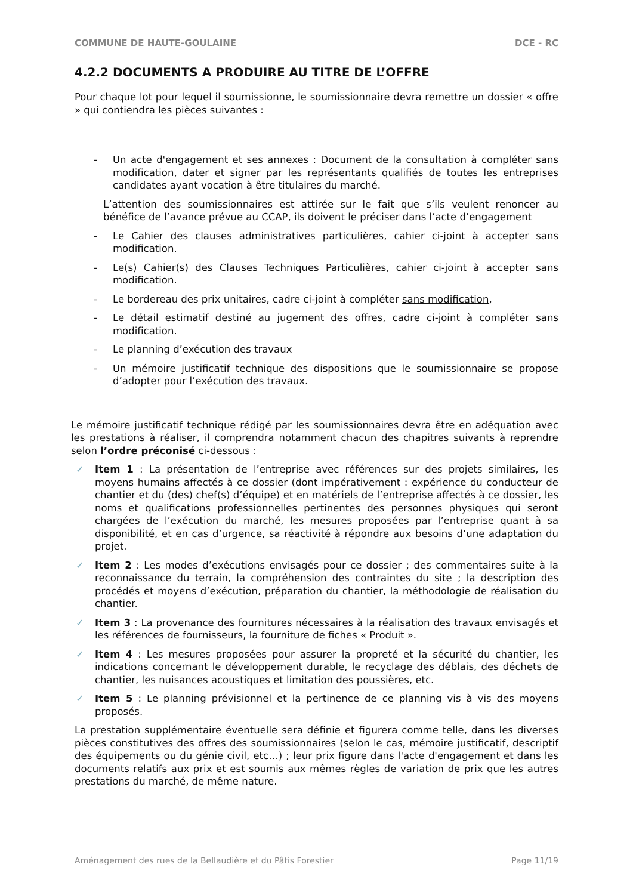COMMUNE DE HAUTE-GOULAINE DCE - RC
4.2.2 DOCUMENTS A PRODUIRE AU TITRE DE L’OFFRE
Pour chaque lot pour lequel il soumissionne, le soumissionnaire devra remettre un dossier « offre » qui contiendra les pièces suivantes :
- Un acte d'engagement et ses annexes : Document de la consultation à compléter sans modification, dater et signer par les représentants qualifiés de toutes les entreprises candidates ayant vocation à être titulaires du marché.
L’attention des soumissionnaires est attirée sur le fait que s’ils veulent renoncer au bénéfice de l’avance prévue au CCAP, ils doivent le préciser dans l’acte d’engagement
- Le Cahier des clauses administratives particulières, cahier ci-joint à accepter sans modification.
- Le(s) Cahier(s) des Clauses Techniques Particulières, cahier ci-joint à accepter sans modification.
- Le bordereau des prix unitaires, cadre ci-joint à compléter sans modification,
- Le détail estimatif destiné au jugement des offres, cadre ci-joint à compléter sans modification.
- Le planning d’exécution des travaux
- Un mémoire justificatif technique des dispositions que le soumissionnaire se propose d’adopter pour l’exécution des travaux.
Le mémoire justificatif technique rédigé par les soumissionnaires devra être en adéquation avec les prestations à réaliser, il comprendra notamment chacun des chapitres suivants à reprendre selon l’ordre préconisé ci-dessous :
✓ Item 1 : La présentation de l’entreprise avec références sur des projets similaires, les moyens humains affectés à ce dossier (dont impérativement : expérience du conducteur de chantier et du (des) chef(s) d’équipe) et en matériels de l’entreprise affectés à ce dossier, les noms et qualifications professionnelles pertinentes des personnes physiques qui seront chargées de l’exécution du marché, les mesures proposées par l’entreprise quant à sa disponibilité, et en cas d’urgence, sa réactivité à répondre aux besoins d‘une adaptation du projet.
✓ Item 2 : Les modes d’exécutions envisagés pour ce dossier ; des commentaires suite à la reconnaissance du terrain, la compréhension des contraintes du site ; la description des procédés et moyens d’exécution, préparation du chantier, la méthodologie de réalisation du chantier.
✓ Item 3 : La provenance des fournitures nécessaires à la réalisation des travaux envisagés et les références de fournisseurs, la fourniture de fiches « Produit ».
✓ Item 4 : Les mesures proposées pour assurer la propreté et la sécurité du chantier, les indications concernant le développement durable, le recyclage des déblais, des déchets de chantier, les nuisances acoustiques et limitation des poussières, etc.
✓ Item 5 : Le planning prévisionnel et la pertinence de ce planning vis à vis des moyens proposés.
La prestation supplémentaire éventuelle sera définie et figurera comme telle, dans les diverses pièces constitutives des offres des soumissionnaires (selon le cas, mémoire justificatif, descriptif des équipements ou du génie civil, etc…) ; leur prix figure dans l'acte d'engagement et dans les documents relatifs aux prix et est soumis aux mêmes règles de variation de prix que les autres prestations du marché, de même nature.
Aménagement des rues de la Bellaudière et du Pâtis Forestier Page 11/19